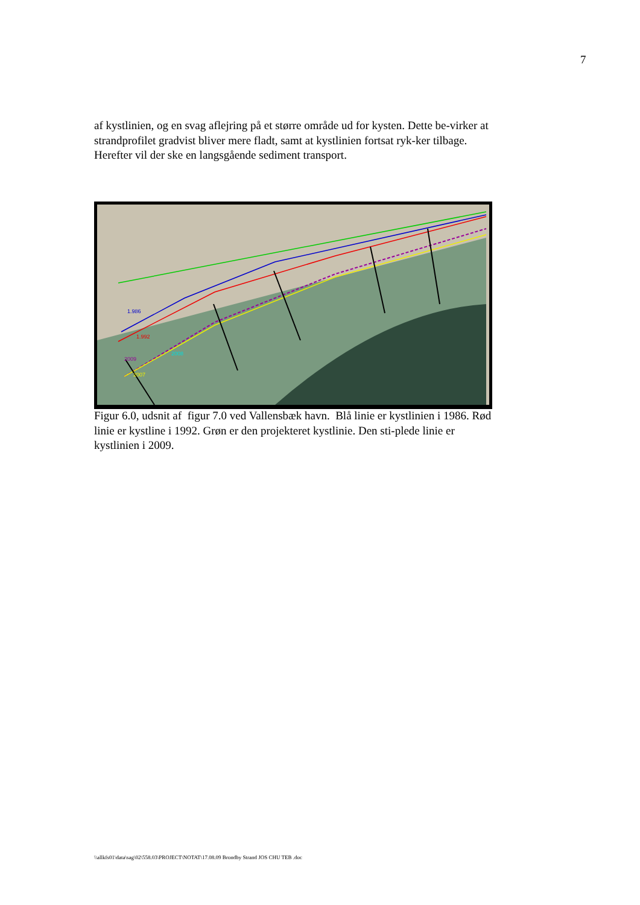7
af kystlinien, og en svag aflejring på et større område ud for kysten. Dette be-virker at strandprofilet gradvist bliver mere fladt, samt at kystlinien fortsat ryk-ker tilbage. Herefter vil der ske en langsgående sediment transport.
1.986
1.992
2009
2007
2008
Figur 6.0, udsnit af figur 7.0 ved Vallensbæk havn. Blå linie er kystlinien i 1986. Rød linie er kystline i 1992. Grøn er den projekteret kystlinie. Den sti-plede linie er kystlinien i 2009.
\\allkfs01\data\sag\02\558.03\PROJECT\NOTAT\17.08.09 Brondby Strand JOS CHU TEB .doc